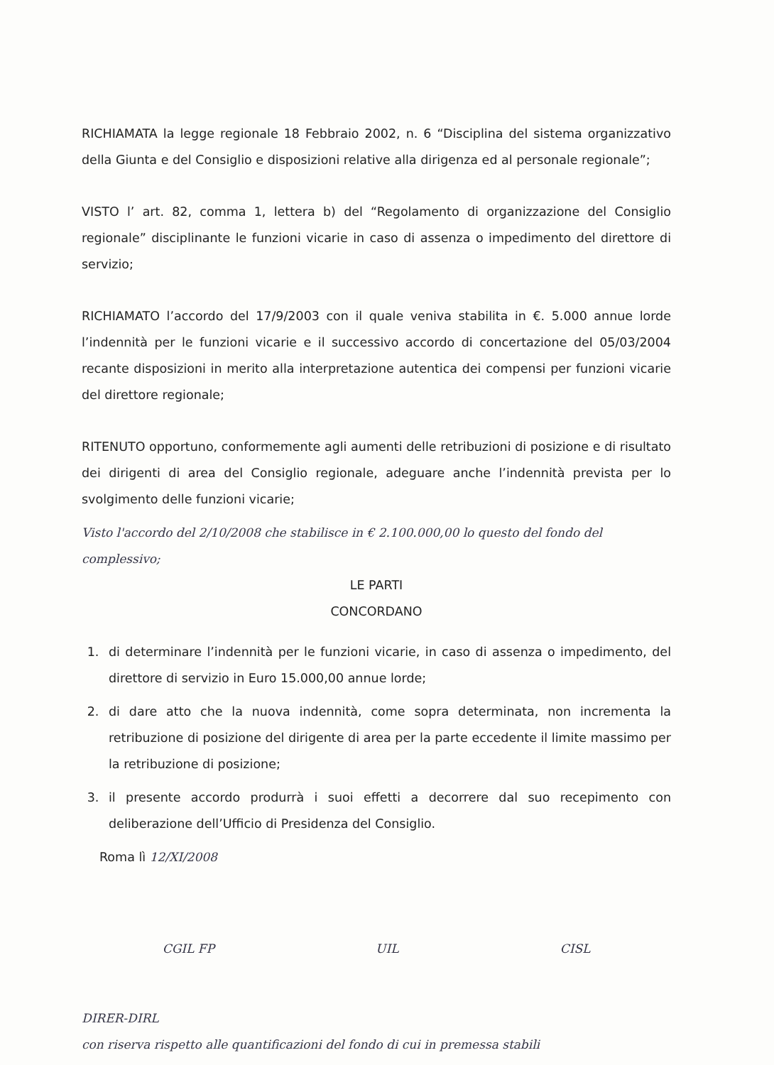RICHIAMATA la legge regionale 18 Febbraio 2002, n. 6 “Disciplina del sistema organizzativo della Giunta e del Consiglio e disposizioni relative alla dirigenza ed al personale regionale”;
VISTO l’ art. 82, comma 1, lettera b) del “Regolamento di organizzazione del Consiglio regionale” disciplinante le funzioni vicarie in caso di assenza o impedimento del direttore di servizio;
RICHIAMATO l’accordo del 17/9/2003 con il quale veniva stabilita in €. 5.000 annue lorde l’indennità per le funzioni vicarie e il successivo accordo di concertazione del 05/03/2004 recante disposizioni in merito alla interpretazione autentica dei compensi per funzioni vicarie del direttore regionale;
RITENUTO opportuno, conformemente agli aumenti delle retribuzioni di posizione e di risultato dei dirigenti di area del Consiglio regionale, adeguare anche l’indennità prevista per lo svolgimento delle funzioni vicarie;
Visto l'accordo del 2/10/2008 che stabilisce in € 2.100.000,00 lo questo del fondo del complessivo;
LE PARTI
CONCORDANO
1. di determinare l’indennità per le funzioni vicarie, in caso di assenza o impedimento, del direttore di servizio in Euro 15.000,00 annue lorde;
2. di dare atto che la nuova indennità, come sopra determinata, non incrementa la retribuzione di posizione del dirigente di area per la parte eccedente il limite massimo per la retribuzione di posizione;
3. il presente accordo produrrà i suoi effetti a decorrere dal suo recepimento con deliberazione dell’Ufficio di Presidenza del Consiglio.
Roma lì 12/XI/2008
CGIL FP UIL CISL
DIRER-DIRL
con riserva rispetto alle quantificazioni del fondo di cui in premessa stabili